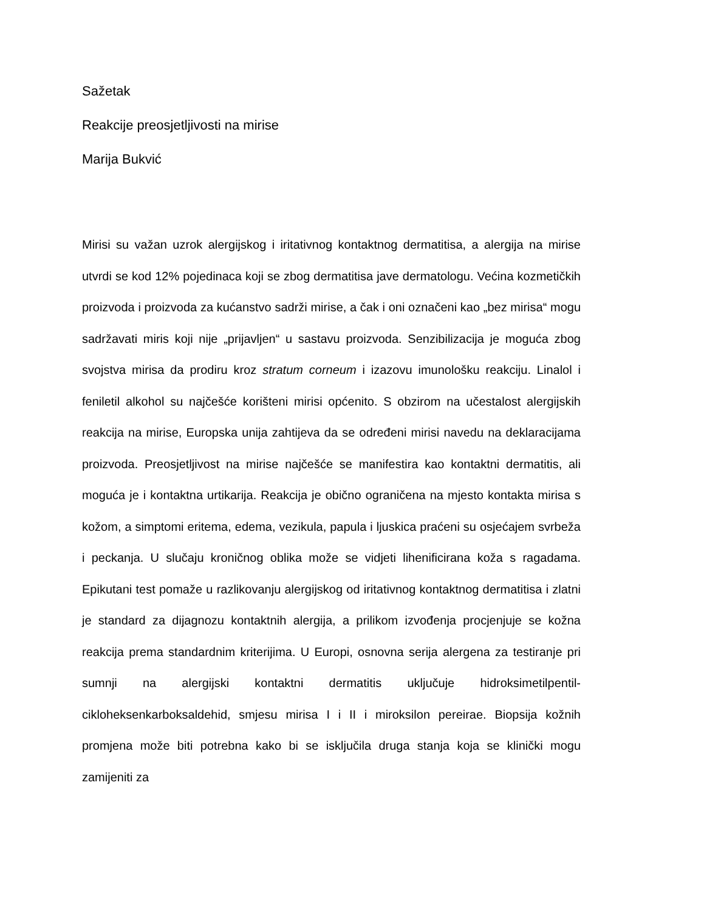Sažetak
Reakcije preosjetljivosti na mirise
Marija Bukvić
Mirisi su važan uzrok alergijskog i iritativnog kontaktnog dermatitisa, a alergija na mirise utvrdi se kod 12% pojedinaca koji se zbog dermatitisa jave dermatologu. Većina kozmetičkih proizvoda i proizvoda za kućanstvo sadrži mirise, a čak i oni označeni kao „bez mirisa“ mogu sadržavati miris koji nije „prijavljen“ u sastavu proizvoda. Senzibilizacija je moguća zbog svojstva mirisa da prodiru kroz stratum corneum i izazovu imunološku reakciju. Linalol i feniletil alkohol su najčešće korišteni mirisi općenito. S obzirom na učestalost alergijskih reakcija na mirise, Europska unija zahtijeva da se određeni mirisi navedu na deklaracijama proizvoda. Preosjetljivost na mirise najčešće se manifestira kao kontaktni dermatitis, ali moguća je i kontaktna urtikarija. Reakcija je obično ograničena na mjesto kontakta mirisa s kožom, a simptomi eritema, edema, vezikula, papula i ljuskica praćeni su osjećajem svrbeža i peckanja. U slučaju kroničnog oblika može se vidjeti lihenificirana koža s ragadama. Epikutani test pomaže u razlikovanju alergijskog od iritativnog kontaktnog dermatitisa i zlatni je standard za dijagnozu kontaktnih alergija, a prilikom izvođenja procjenjuje se kožna reakcija prema standardnim kriterijima. U Europi, osnovna serija alergena za testiranje pri sumnji na alergijski kontaktni dermatitis uključuje hidroksimetilpentil-cikloheksenkarboksaldehid, smjesu mirisa I i II i miroksilon pereirae. Biopsija kožnih promjena može biti potrebna kako bi se isključila druga stanja koja se klinički mogu zamijeniti za